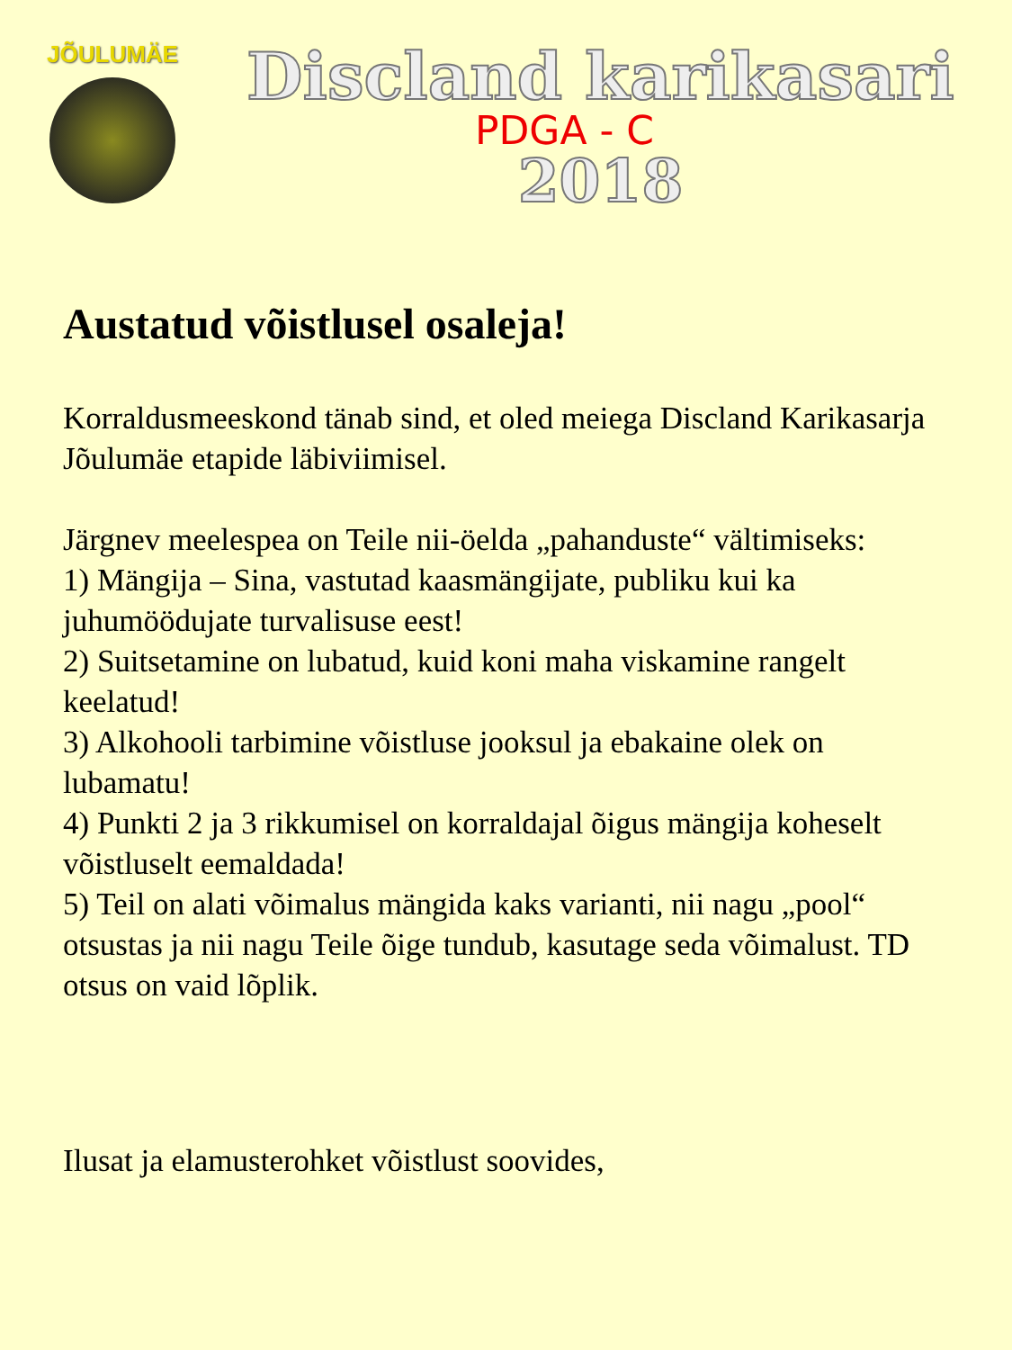JÕULUMÄE
Discland karikasari
PDGA - C
2018
Austatud võistlusel osaleja!
Korraldusmeeskond tänab sind, et oled meiega Discland Karikasarja Jõulumäe etapide läbiviimisel.
Järgnev meelespea on Teile nii-öelda „pahanduste“ vältimiseks:
1) Mängija – Sina, vastutad kaasmängijate, publiku kui ka juhumöödujate turvalisuse eest!
2) Suitsetamine on lubatud, kuid koni maha viskamine rangelt keelatud!
3) Alkohooli tarbimine võistluse jooksul ja ebakaine olek on lubamatu!
4) Punkti 2 ja 3 rikkumisel on korraldajal õigus mängija koheselt võistluselt eemaldada!
5) Teil on alati võimalus mängida kaks varianti, nii nagu „pool“ otsustas ja nii nagu Teile õige tundub, kasutage seda võimalust. TD otsus on vaid lõplik.
Ilusat ja elamusterohket võistlust soovides,